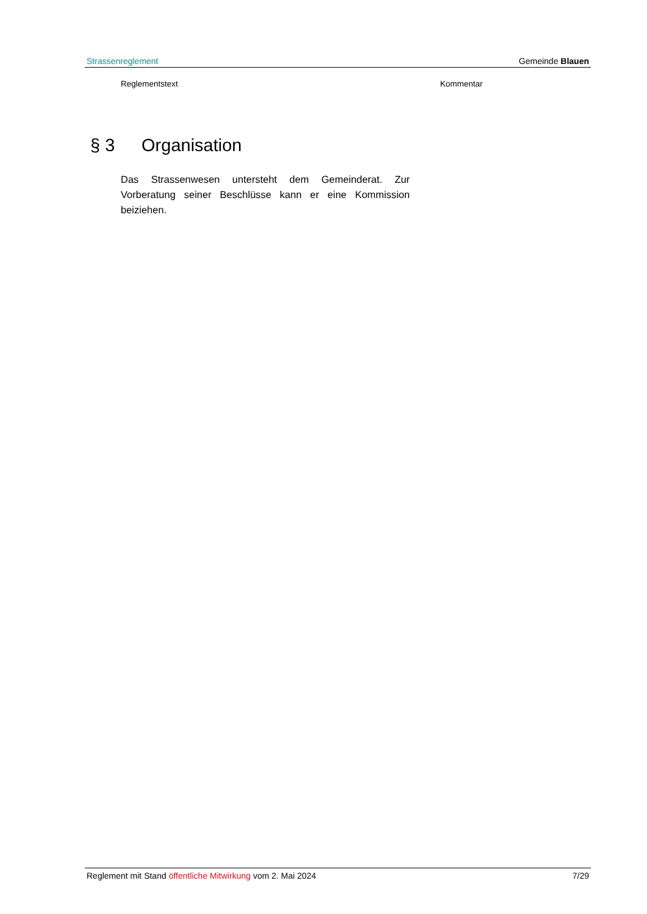Strassenreglement Gemeinde Blauen
Reglementstext Kommentar
§ 3 Organisation
Das Strassenwesen untersteht dem Gemeinderat. Zur Vorberatung seiner Beschlüsse kann er eine Kommission beiziehen.
Reglement mit Stand öffentliche Mitwirkung vom 2. Mai 2024 7/29